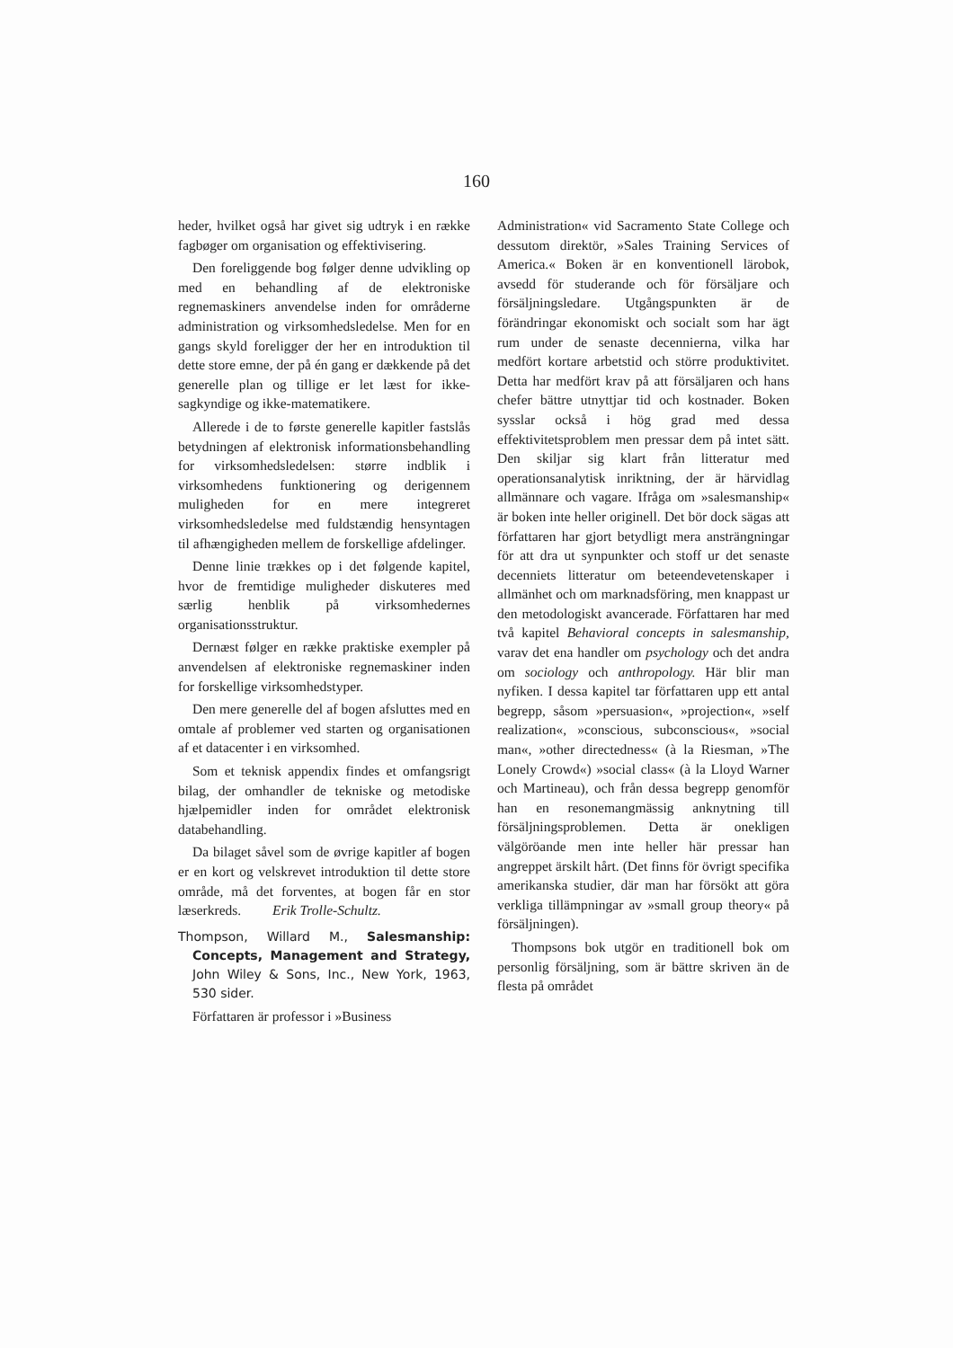160
heder, hvilket også har givet sig udtryk i en række fagbøger om organisation og effektivisering.
Den foreliggende bog følger denne udvikling op med en behandling af de elektroniske regnemaskiners anvendelse inden for områderne administration og virksomhedsledelse. Men for en gangs skyld foreligger der her en introduktion til dette store emne, der på én gang er dækkende på det generelle plan og tillige er let læst for ikke-sagkyndige og ikke-matematikere.
Allerede i de to første generelle kapitler fastslås betydningen af elektronisk informationsbehandling for virksomhedsledelsen: større indblik i virksomhedens funktionering og derigennem muligheden for en mere integreret virksomhedsledelse med fuldstændig hensyntagen til afhængigheden mellem de forskellige afdelinger.
Denne linie trækkes op i det følgende kapitel, hvor de fremtidige muligheder diskuteres med særlig henblik på virksomhedernes organisationsstruktur.
Dernæst følger en række praktiske exempler på anvendelsen af elektroniske regnemaskiner inden for forskellige virksomhedstyper.
Den mere generelle del af bogen afsluttes med en omtale af problemer ved starten og organisationen af et datacenter i en virksomhed.
Som et teknisk appendix findes et omfangsrigt bilag, der omhandler de tekniske og metodiske hjælpemidler inden for området elektronisk databehandling.
Da bilaget såvel som de øvrige kapitler af bogen er en kort og velskrevet introduktion til dette store område, må det forventes, at bogen får en stor læserkreds. Erik Trolle-Schultz.
Thompson, Willard M., Salesmanship: Concepts, Management and Strategy, John Wiley & Sons, Inc., New York, 1963, 530 sider.
Författaren är professor i »Business
Administration« vid Sacramento State College och dessutom direktör, »Sales Training Services of America.« Boken är en konventionell lärobok, avsedd för studerande och för försäljare och försäljningsledare. Utgångspunkten är de förändringar ekonomiskt och socialt som har ägt rum under de senaste decennierna, vilka har medfört kortare arbetstid och större produktivitet. Detta har medfört krav på att försäljaren och hans chefer bättre utnyttjar tid och kostnader. Boken sysslar också i hög grad med dessa effektivitetsproblem men pressar dem på intet sätt. Den skiljar sig klart från litteratur med operationsanalytisk inriktning, der är härvidlag allmännare och vagare. Ifråga om »salesmanship« är boken inte heller originell. Det bör dock sägas att författaren har gjort betydligt mera ansträngningar för att dra ut synpunkter och stoff ur det senaste decenniets litteratur om beteendevetenskaper i allmänhet och om marknadsföring, men knappast ur den metodologiskt avancerade. Författaren har med två kapitel Behavioral concepts in salesmanship, varav det ena handler om psychology och det andra om sociology och anthropology. Här blir man nyfiken. I dessa kapitel tar författaren upp ett antal begrepp, såsom »persuasion«, »projection«, »self realization«, »conscious, subconscious«, »social man«, »other directedness« (à la Riesman, »The Lonely Crowd«) »social class« (à la Lloyd Warner och Martineau), och från dessa begrepp genomför han en resonemangmässig anknytning till försäljningsproblemen. Detta är onekligen välgöröande men inte heller här pressar han angreppet ärskilt hårt. (Det finns för övrigt specifika amerikanska studier, där man har försökt att göra verkliga tillämpningar av »small group theory« på försäljningen).
Thompsons bok utgör en traditionell bok om personlig försäljning, som är bättre skriven än de flesta på området